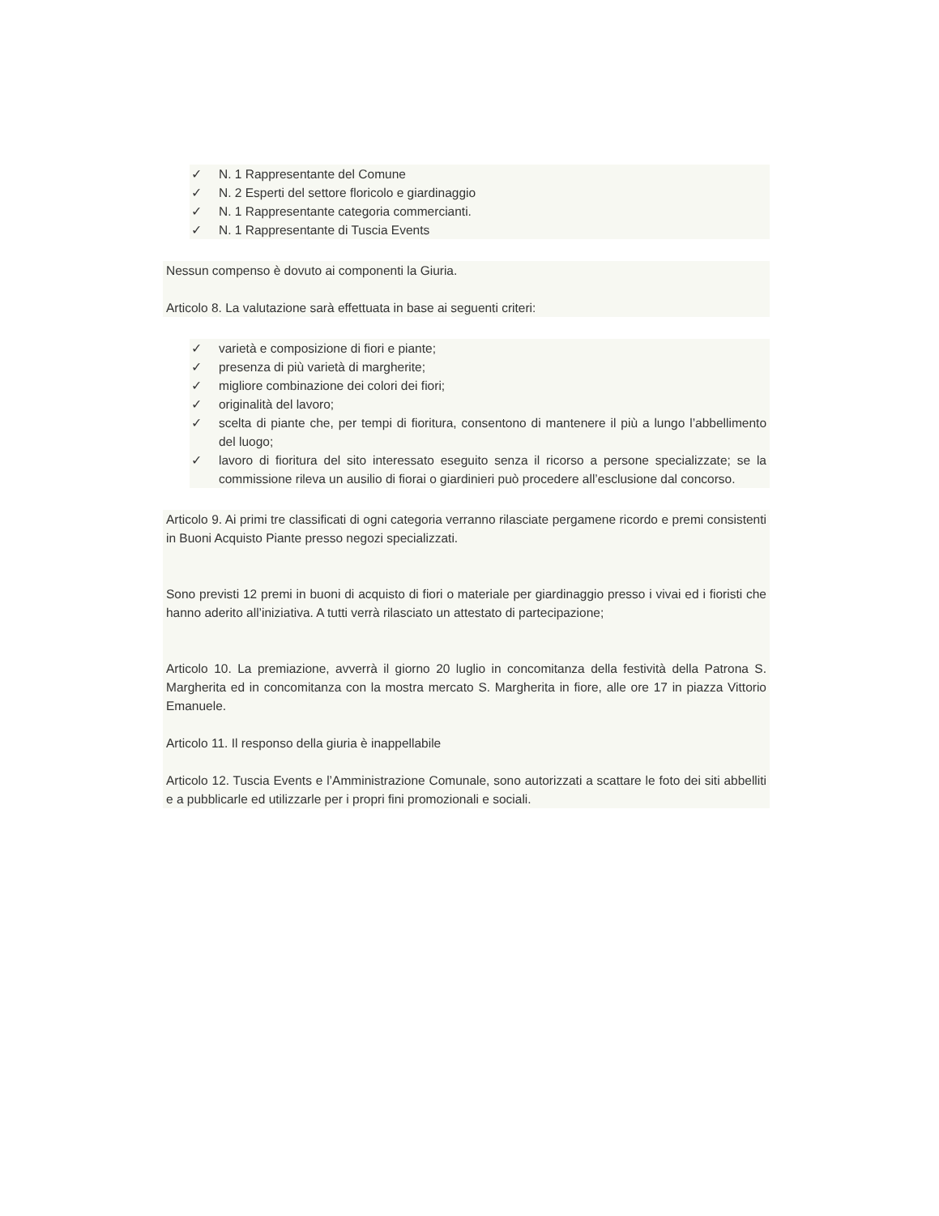✓ N. 1 Rappresentante del Comune
✓ N. 2 Esperti del settore floricolo e giardinaggio
✓ N. 1 Rappresentante categoria commercianti.
✓ N. 1 Rappresentante di Tuscia Events
Nessun compenso è dovuto ai componenti la Giuria.
Articolo 8. La valutazione sarà effettuata in base ai seguenti criteri:
✓ varietà e composizione di fiori e piante;
✓ presenza di più varietà di margherite;
✓ migliore combinazione dei colori dei fiori;
✓ originalità del lavoro;
✓ scelta di piante che, per tempi di fioritura, consentono di mantenere il più a lungo l’abbellimento del luogo;
✓ lavoro di fioritura del sito interessato eseguito senza il ricorso a persone specializzate; se la commissione rileva un ausilio di fiorai o giardinieri può procedere all’esclusione dal concorso.
Articolo 9. Ai primi tre classificati di ogni categoria verranno rilasciate pergamene ricordo e premi consistenti in Buoni Acquisto Piante presso negozi specializzati.
Sono previsti 12 premi in buoni di acquisto di fiori o materiale per giardinaggio presso i vivai ed i fioristi che hanno aderito all’iniziativa. A tutti verrà rilasciato un attestato di partecipazione;
Articolo 10. La premiazione, avverrà il giorno 20 luglio in concomitanza della festività della Patrona S. Margherita ed in concomitanza con la mostra mercato S. Margherita in fiore, alle ore 17 in piazza Vittorio Emanuele.
Articolo 11. Il responso della giuria è inappellabile
Articolo 12. Tuscia Events e l’Amministrazione Comunale, sono autorizzati a scattare le foto dei siti abbelliti e a pubblicarle ed utilizzarle per i propri fini promozionali e sociali.